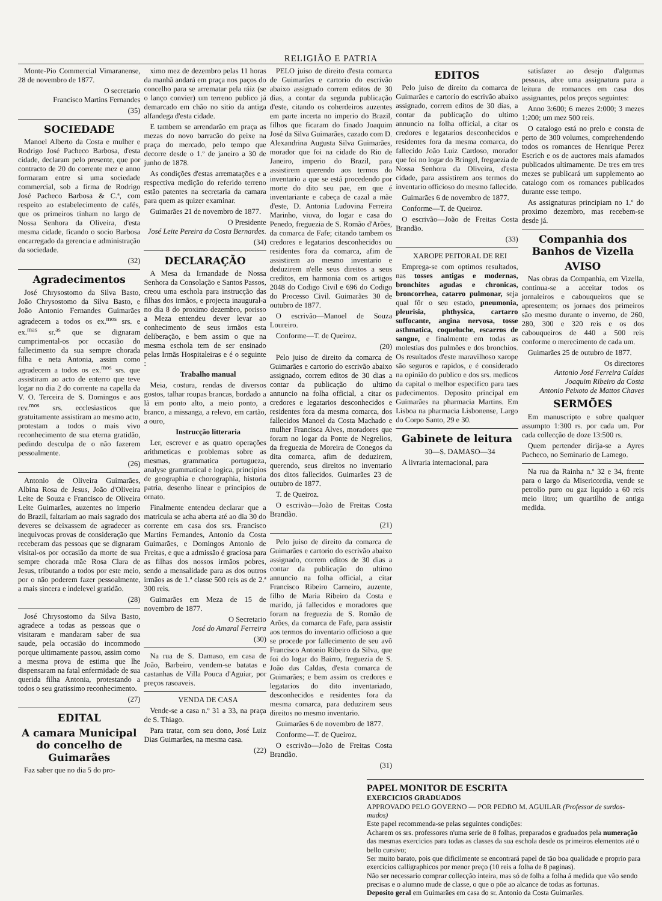RELIGIÃO E PATRIA
Monte-Pio Commercial Vimaranense, 28 de novembro de 1877.
O secretario
Francisco Martins Fernandes
(35)
SOCIEDADE
Manoel Alberto da Costa e mulher e Rodrigo José Pacheco Barbosa, d'esta cidade, declaram pelo presente, que por contracto de 20 do corrente mez e anno formaram entre si uma sociedade commercial, sob a firma de Rodrigo José Pacheco Barbosa & C.ª, com respeito ao estabelecimento de cafés, que os primeiros tinham no largo de Nossa Senhora da Oliveira, d'esta mesma cidade, ficando o socio Barbosa encarregado da gerencia e administração da sociedade.
(32)
Agradecimentos
José Chrysostomo da Silva Basto, João Chrysostomo da Silva Basto, e João Antonio Fernandes Guimarães agradecem a todos os ex.<sup>mos</sup> srs. e ex.<sup>mas</sup> sr.<sup>as</sup> que se dignaram cumprimental-os por occasião do fallecimento da sua sempre chorada filha e neta Antonia, assim como agradecem a todos os ex.<sup>mos</sup> srs. que assistiram ao acto de enterro que teve logar no dia 2 do corrente na capella da V. O. Terceira de S. Domingos e aos rev.<sup>mos</sup> srs. ecclesiasticos que gratuitamente assistiram ao mesmo acto, protestam a todos o mais vivo reconhecimento de sua eterna gratidão, pedindo desculpa de o não fazerem pessoalmente.
(26)
Antonio de Oliveira Guimarães, Albina Rosa de Jesus, João d'Oliveira Leite de Souza e Francisco de Oliveira Leite Guimarães, auzentes no imperio do Brazil, faltariam ao mais sagrado dos deveres se deixassem de agradecer as inequivocas provas de consideração que receberam das pessoas que se dignaram visital-os por occasião da morte de sua sempre chorada mãe Rosa Clara de Jesus, tributando a todos por este meio, por o não poderem fazer pessoalmente, a mais sincera e indelevel gratidão.
(28)
José Chrysostomo da Silva Basto, agradece a todas as pessoas que o visitaram e mandaram saber de sua saude, pela occasião do incommodo porque ultimamente passou, assim como a mesma prova de estima que lhe dispensaram na fatal enfermidade de sua querida filha Antonia, protestando a todos o seu gratissimo reconhecimento.
(27)
EDITAL
A camara Municipal do concelho de Guimarães
Faz saber que no dia 5 do pro-
ximo mez de dezembro pelas 11 horas da manhã andará em praça nos paços do concelho para se arrematar pela ráiz (se o lanço convier) um terreno publico já demarcado em chão no sitio da antiga alfandega d'esta cidade.
E tambem se arrendarão em praça as mezas do novo barracão do peixe na praça do mercado, pelo tempo que decorre desde o 1.º de janeiro a 30 de junho de 1878.
As condições d'estas arrematações e a respectiva medição do referido terreno estão patentes na secretaria da camara para quem as quizer examinar.
Guimarães 21 de novembro de 1877.
O Presidente
José Leite Pereira da Costa Bernardes.
(34)
DECLARAÇÃO
A Mesa da Irmandade de Nossa Senhora da Consolação e Santos Passos, creou uma eschola para instrucção das filhas dos irmãos, e projecta inaugural-a no dia 8 do proximo dezembro, porisso a Meza entendeu dever levar ao conhecimento de seus irmãos esta deliberação, e bem assim o que na mesma eschola tem de ser ensinado pelas Irmãs Hospitaleiras e é o seguinte :
Trabalho manual
Meia, costura, rendas de diversos gostos, talhar roupas brancas, bordado a lã em ponto alto, a meio ponto, a branco, a missanga, a relevo, em cartão, a ouro,
Instrucção litteraria
Ler, escrever e as quatro operações arithmeticas e problemas sobre as mesmas, grammatica portugueza, analyse grammatical e logica, principios de geographia e chorographia, historia patria, desenho linear e principios de ornato.
Finalmente entendeu declarar que a matricula se acha aberta até ao dia 30 do corrente em casa dos srs. Francisco Martins Fernandes, Antonio da Costa Guimarães, e Domingos Antonio de Freitas, e que a admissão é graciosa para as filhas dos nossos irmãos pobres, sendo a mensalidade para as dos outros irmãos as de 1.ª classe 500 reis as de 2.ª 300 reis.
Guimarães em Meza de 15 de novembro de 1877.
O Secretario
José do Amaral Ferreira
(30)
Na rua de S. Damaso, em casa de João, Barbeiro, vendem-se batatas e castanhas de Villa Pouca d'Aguiar, por preços rasoaveis.
VENDA DE CASA
Vende-se a casa n.º 31 a 33, na praça de S. Thiago.
Para tratar, com seu dono, José Luiz Dias Guimarães, na mesma casa.
(22)
PELO juiso de direito d'esta comarca de Guimarães e cartorio do escrivão abaixo assignado correm editos de 30 dias, a contar da segunda publicação d'este, citando os coherdeiros auzentes em parte incerta no imperio do Brazil, filhos que ficaram do finado Joaquim José da Silva Guimarães, cazado com D. Alexandrina Augusta Silva Guimarães, morador que foi na cidade do Rio de Janeiro, imperio do Brazil, para assistirem querendo aos termos do inventario a que se está procedendo por morte do dito seu pae, em que é inventariante e cabeça de cazal a mãe d'este, D. Antonia Ludovina Ferreira Marinho, viuva, do logar e casa do Penedo, freguezia de S. Romão d'Arões, da comarca de Fafe; citando tambem os credores e legatarios desconhecidos ou residentes fora da comarca, afim de assistirem ao mesmo inventario e deduzirem n'elle seus direitos a seus creditos, em harmonia com os artigos 2048 do Codigo Civil e 696 do Codigo do Processo Civil. Guimarães 30 de outubro de 1877.
O escrivão—Manoel de Souza Loureiro.
Conforme—T. de Queiroz.
(20)
Pelo juiso de direito da comarca de Guimarães e cartorio do escrivão abaixo assignado, correm editos de 30 dias a contar da publicação do ultimo annuncio na folha official, a citar os credores e legatarios desconhecidos e residentes fora da mesma comarca, dos fallecidos Manoel da Costa Machado e mulher Francisca Alves, moradores que foram no logar da Ponte de Negrelios, da freguezia de Moreira de Conegos da dita comarca, afim de deduzirem, querendo, seus direitos no inventario dos ditos fallecidos. Guimarães 23 de outubro de 1877.
T. de Queiroz.
O escrivão—João de Freitas Costa Brandão.
(21)
Pelo juiso de direito da comarca de Guimarães e cartorio do escrivão abaixo assignado, correm editos de 30 dias a contar da publicação do ultimo annuncio na folha official, a citar Francisco Ribeiro Carneiro, auzente, filho de Maria Ribeiro da Costa e marido, já fallecidos e moradores que foram na freguezia de S. Romão de Arões, da comarca de Fafe, para assistir aos termos do inventario officioso a que se procede por fallecimento de seu avô Francisco Antonio Ribeiro da Silva, que foi do logar do Bairro, freguezia de S. João das Caldas, d'esta comarca de Guimarães; e bem assim os credores e legatarios do dito inventariado, desconhecidos e residentes fora da mesma comarca, para deduzirem seus direitos no mesmo inventario.
Guimarães 6 de novembro de 1877.
Conforme—T. de Queiroz.
O escrivão—João de Freitas Costa Brandão.
(31)
EDITOS
Pelo juiso de direito da comarca de Guimarães e cartorio do escrivão abaixo assignado, correm editos de 30 dias, a contar da publicação do ultimo annuncio na folha official, a citar os credores e legatarios desconhecidos e residentes fora da mesma comarca, do fallecido João Luiz Cardoso, morador que foi no logar do Bringel, freguezia de Nossa Senhora da Oliveira, d'esta cidade, para assistirem aos termos do inventario officioso do mesmo fallecido.
Guimarães 6 de novembro de 1877.
Conforme—T. de Queiroz.
O escrivão—João de Freitas Costa Brandão.
(33)
XAROPE PEITORAL DE REI
Emprega-se com optimos resultados, nas tosses antigas e modernas, bronchites agudas e chronicas, broncorrhea, catarro pulmonar, seja qual fôr o seu estado, pneumonia, pleurisia, phthysica, cartarro suffocante, angina nervosa, tosse asthmatica, coqueluche, escarros de sangue, e finalmente em todas as molestias dos pulmões e dos bronchios. Os resultados d'este maravilhoso xarope são seguros e rapidos, e é considerado na opinião do publico e dos srs. medicos da capital o melhor especifico para taes padecimentos. Deposito principal em Guimarães na pharmacia Martins. Em Lisboa na pharmacia Lisbonense, Largo do Corpo Santo, 29 e 30.
Gabinete de leitura
30—S. DAMASO—34
A livraria internacional, para
satisfazer ao desejo d'algumas pessoas, abre uma assignatura para a leitura de romances em casa dos assignantes, pelos preços seguintes:
Anno 3:600; 6 mezes 2:000; 3 mezes 1:200; um mez 500 reis.
O catalogo está no prelo e consta de perto de 300 volumes, comprehendendo todos os romances de Henrique Perez Escrich e os de auctores mais afamados publicados ultimamente. De tres em tres mezes se publicará um supplemento ao catalogo com os romances publicados durante esse tempo.
As assignaturas principiam no 1.º do proximo dezembro, mas recebem-se desde já.
Companhia dos Banhos de Vizella
AVISO
Nas obras da Companhia, em Vizella, continua-se a acceitar todos os jornaleiros e cabouqueiros que se apresentem; os jornaes dos primeiros são mesmo durante o inverno, de 260, 280, 300 e 320 reis e os dos cabouqueiros de 440 a 500 reis conforme o merecimento de cada um.
Guimarães 25 de outubro de 1877.
Os directores
Antonio José Ferreira Caldas
Joaquim Ribeiro da Costa
Antonio Peixoto de Mattos Chaves
SERMÕES
Em manuscripto e sobre qualquer assumpto 1:300 rs. por cada um. Por cada collecção de doze 13:500 rs.
Quem pertender dirija-se a Ayres Pacheco, no Seminario de Lamego.
Na rua da Rainha n.º 32 e 34, frente para o largo da Misericordia, vende se petrolio puro ou gaz liquido a 60 reis meio litro; um quartilho de antiga medida.
PAPEL MONITOR DE ESCRITA
EXERCICIOS GRADUADOS
APPROVADO PELO GOVERNO — POR PEDRO M. AGUILAR (Professor de surdos-mudos)
Este papel recommenda-se pelas seguintes condições:
Acharem os srs. professores n'uma serie de 8 folhas, preparados e graduados pela numeração das mesmas exercicios para todas as classes da sua eschola desde os primeiros elementos até o bello cursivo;
Ser muito barato, pois que dificilmente se encontrará papel de tão boa qualidade e proprio para exercicios calligraphicos por menor preço (10 reis a folha de 8 paginas).
Não ser necessario comprar collecção inteira, mas só de folha a folha á medida que vão sendo precisas e o alumno mude de classe, o que o põe ao alcance de todas as fortunas.
Deposito geral em Guimarães em casa do sr. Antonio da Costa Guimarães.